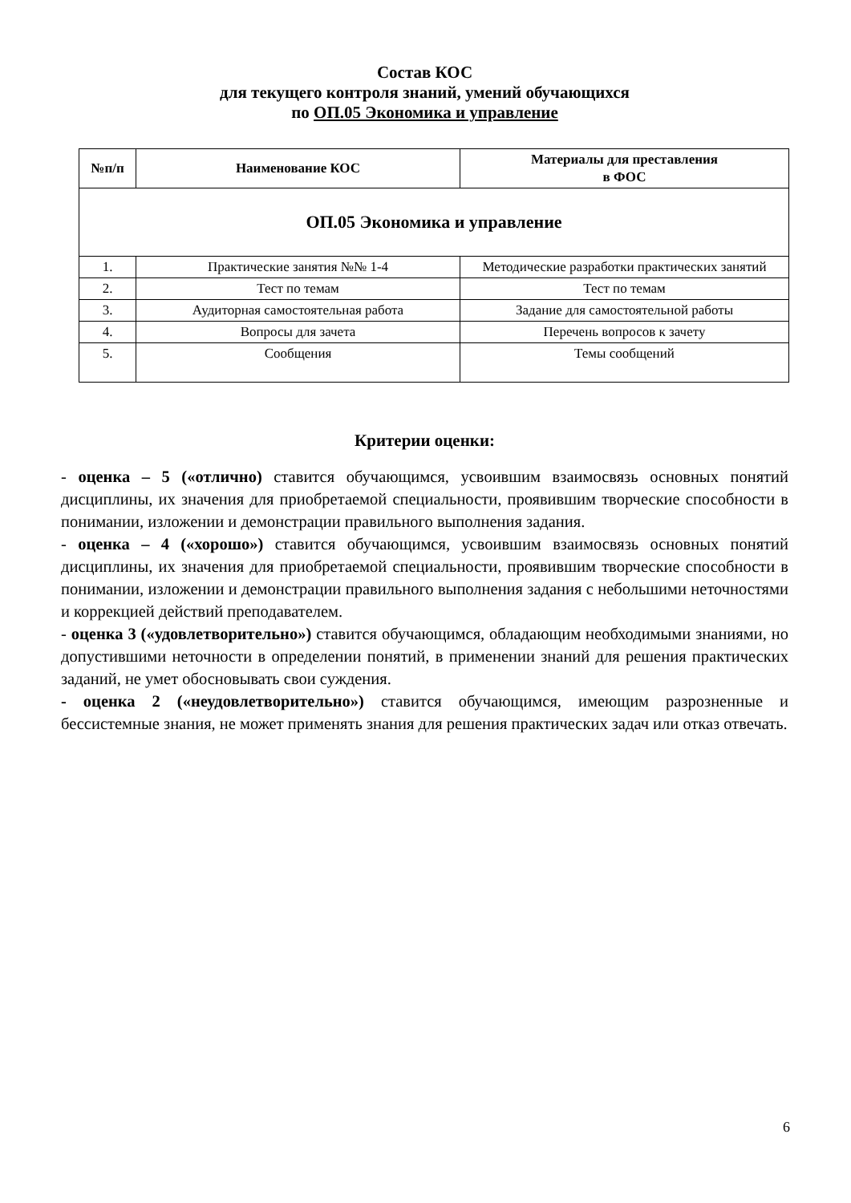Состав КОС
для текущего контроля знаний, умений обучающихся
по ОП.05 Экономика и управление
| №п/п | Наименование КОС | Материалы для преставления в ФОС |
| --- | --- | --- |
| ОП.05 Экономика и управление | | |
| 1. | Практические занятия №№ 1-4 | Методические разработки практических занятий |
| 2. | Тест по темам | Тест по темам |
| 3. | Аудиторная самостоятельная работа | Задание для самостоятельной работы |
| 4. | Вопросы для зачета | Перечень вопросов к зачету |
| 5. | Сообщения | Темы сообщений |
Критерии оценки:
- оценка – 5 («отлично) ставится обучающимся, усвоившим взаимосвязь основных понятий дисциплины, их значения для приобретаемой специальности, проявившим творческие способности в понимании, изложении и демонстрации правильного выполнения задания.
- оценка – 4 («хорошо») ставится обучающимся, усвоившим взаимосвязь основных понятий дисциплины, их значения для приобретаемой специальности, проявившим творческие способности в понимании, изложении и демонстрации правильного выполнения задания с небольшими неточностями и коррекцией действий преподавателем.
- оценка 3 («удовлетворительно») ставится обучающимся, обладающим необходимыми знаниями, но допустившими неточности в определении понятий, в применении знаний для решения практических заданий, не умет обосновывать свои суждения.
- оценка 2 («неудовлетворительно») ставится обучающимся, имеющим разрозненные и бессистемные знания, не может применять знания для решения практических задач или отказ отвечать.
6